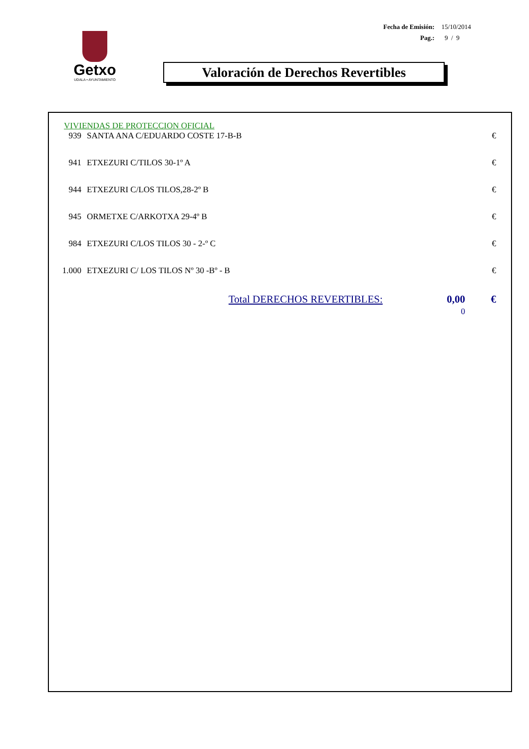| Fecha de Emisión: | 15/10/2014 |
| Pag.: | 9 / 9 |
Getxo
UDALA • AYUNTAMIENTO
Valoración de Derechos Revertibles
VIVIENDAS DE PROTECCION OFICIAL
| 939 | SANTA ANA C/EDUARDO COSTE 17-B-B | € |
| 941 | ETXEZURI C/TILOS 30-1º A | € |
| 944 | ETXEZURI C/LOS TILOS,28-2º B | € |
| 945 | ORMETXE C/ARKOTXA 29-4º B | € |
| 984 | ETXEZURI C/LOS TILOS 30 - 2-º C | € |
| 1.000 | ETXEZURI C/ LOS TILOS Nº 30 -Bº - B | € |
| Total DERECHOS REVERTIBLES: | 0,00 | € |
| | 0 | |